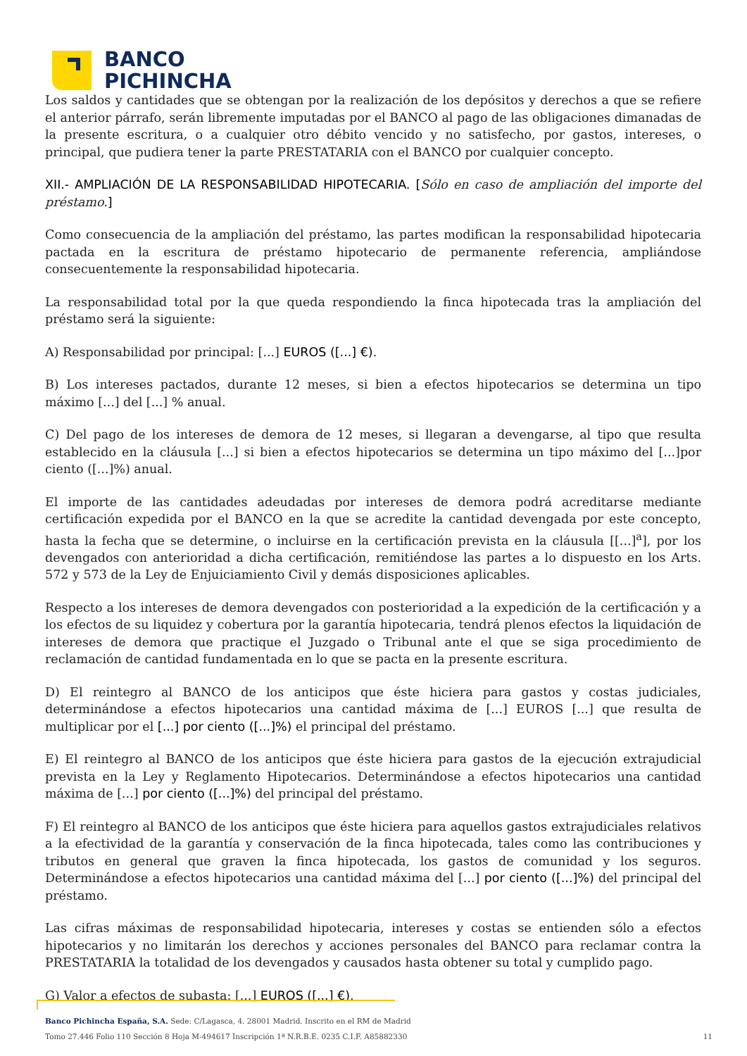BANCO
PICHINCHA
Los saldos y cantidades que se obtengan por la realización de los depósitos y derechos a que se refiere el anterior párrafo, serán libremente imputadas por el BANCO al pago de las obligaciones dimanadas de la presente escritura, o a cualquier otro débito vencido y no satisfecho, por gastos, intereses, o principal, que pudiera tener la parte PRESTATARIA con el BANCO por cualquier concepto.
XII.- AMPLIACIÓN DE LA RESPONSABILIDAD HIPOTECARIA. [Sólo en caso de ampliación del importe del préstamo.]
Como consecuencia de la ampliación del préstamo, las partes modifican la responsabilidad hipotecaria pactada en la escritura de préstamo hipotecario de permanente referencia, ampliándose consecuentemente la responsabilidad hipotecaria.
La responsabilidad total por la que queda respondiendo la finca hipotecada tras la ampliación del préstamo será la siguiente:
A) Responsabilidad por principal: [...] EUROS ([...] €).
B) Los intereses pactados, durante 12 meses, si bien a efectos hipotecarios se determina un tipo máximo [...] del [...] % anual.
C) Del pago de los intereses de demora de 12 meses, si llegaran a devengarse, al tipo que resulta establecido en la cláusula [...] si bien a efectos hipotecarios se determina un tipo máximo del [...]por ciento ([...]%) anual.
El importe de las cantidades adeudadas por intereses de demora podrá acreditarse mediante certificación expedida por el BANCO en la que se acredite la cantidad devengada por este concepto, hasta la fecha que se determine, o incluirse en la certificación prevista en la cláusula [[...]<sup>a</sup>], por los devengados con anterioridad a dicha certificación, remitiéndose las partes a lo dispuesto en los Arts. 572 y 573 de la Ley de Enjuiciamiento Civil y demás disposiciones aplicables.
Respecto a los intereses de demora devengados con posterioridad a la expedición de la certificación y a los efectos de su liquidez y cobertura por la garantía hipotecaria, tendrá plenos efectos la liquidación de intereses de demora que practique el Juzgado o Tribunal ante el que se siga procedimiento de reclamación de cantidad fundamentada en lo que se pacta en la presente escritura.
D) El reintegro al BANCO de los anticipos que éste hiciera para gastos y costas judiciales, determinándose a efectos hipotecarios una cantidad máxima de [...] EUROS [...] que resulta de multiplicar por el [...] por ciento ([...]%) el principal del préstamo.
E) El reintegro al BANCO de los anticipos que éste hiciera para gastos de la ejecución extrajudicial prevista en la Ley y Reglamento Hipotecarios. Determinándose a efectos hipotecarios una cantidad máxima de [...] por ciento ([...]%) del principal del préstamo.
F) El reintegro al BANCO de los anticipos que éste hiciera para aquellos gastos extrajudiciales relativos a la efectividad de la garantía y conservación de la finca hipotecada, tales como las contribuciones y tributos en general que graven la finca hipotecada, los gastos de comunidad y los seguros. Determinándose a efectos hipotecarios una cantidad máxima del [...] por ciento ([...]%) del principal del préstamo.
Las cifras máximas de responsabilidad hipotecaria, intereses y costas se entienden sólo a efectos hipotecarios y no limitarán los derechos y acciones personales del BANCO para reclamar contra la PRESTATARIA la totalidad de los devengados y causados hasta obtener su total y cumplido pago.
G) Valor a efectos de subasta: [...] EUROS ([...] €).
Banco Pichincha España, S.A. Sede: C/Lagasca, 4. 28001 Madrid. Inscrito en el RM de Madrid
Tomo 27.446 Folio 110 Sección 8 Hoja M-494617 Inscripción 1ª N.R.B.E. 0235 C.I.F. A85882330 11